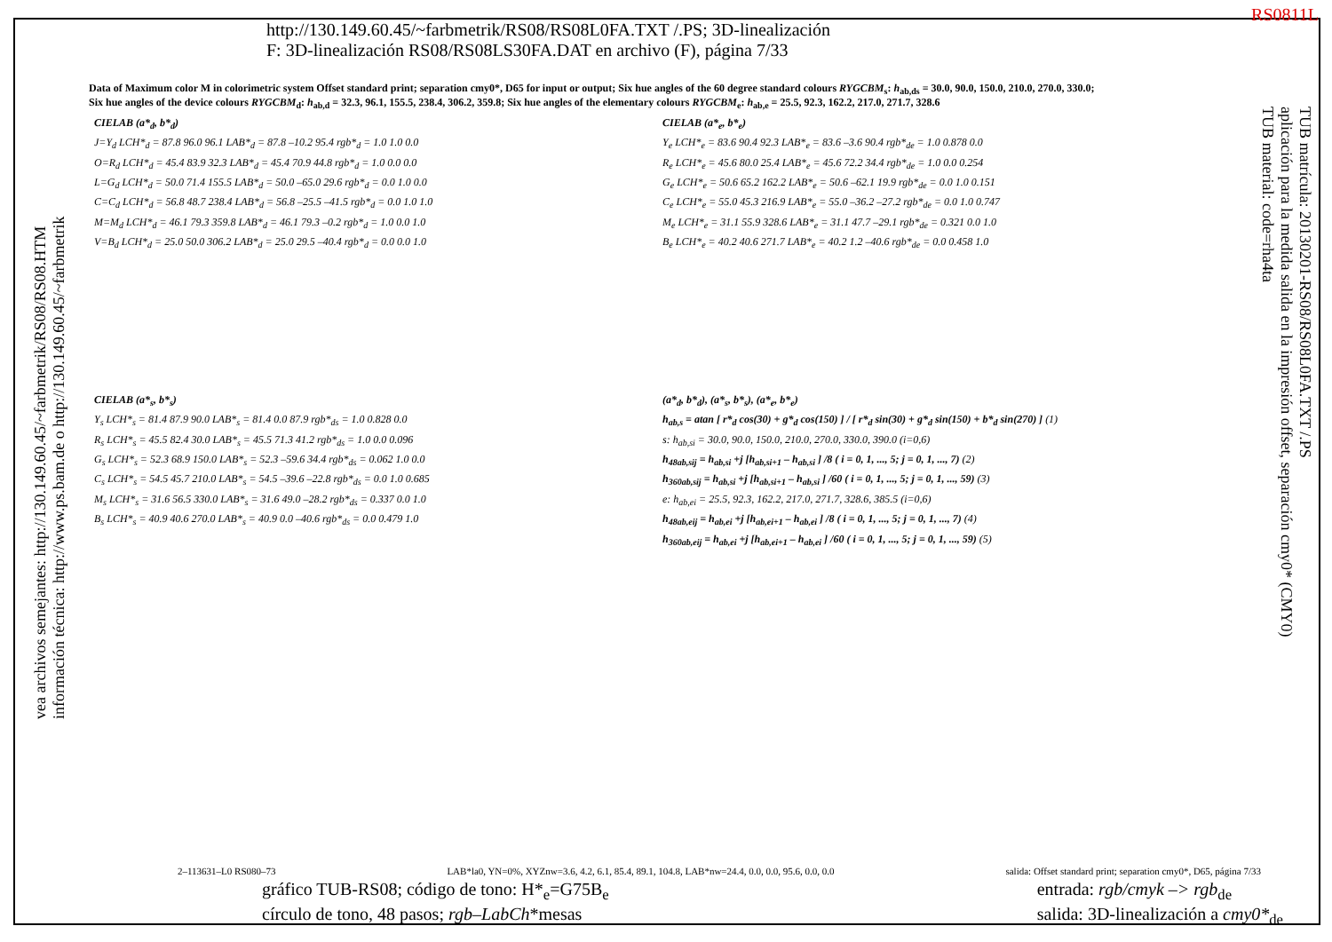RS0811L
http://130.149.60.45/~farbmetrik/RS08/RS08L0FA.TXT /.PS; 3D-linealización
F: 3D-linealización RS08/RS08LS30FA.DAT en archivo (F), página 7/33
Data of Maximum color M in colorimetric system Offset standard print; separation cmy0*, D65 for input or output; Six hue angles of the 60 degree standard colours RYGCBM<sub>s</sub>: h<sub>ab,ds</sub> = 30.0, 90.0, 150.0, 210.0, 270.0, 330.0;
Six hue angles of the device colours RYGCBM<sub>d</sub>: h<sub>ab,d</sub> = 32.3, 96.1, 155.5, 238.4, 306.2, 359.8; Six hue angles of the elementary colours RYGCBM<sub>e</sub>: h<sub>ab,e</sub> = 25.5, 92.3, 162.2, 217.0, 271.7, 328.6
CIELAB (a*<sub>d</sub>, b*<sub>d</sub>)
J=Y<sub>d</sub> LCH*<sub>d</sub> = 87.8 96.0 96.1 LAB*<sub>d</sub> = 87.8 –10.2 95.4 rgb*<sub>d</sub> = 1.0 1.0 0.0
O=R<sub>d</sub> LCH*<sub>d</sub> = 45.4 83.9 32.3 LAB*<sub>d</sub> = 45.4 70.9 44.8 rgb*<sub>d</sub> = 1.0 0.0 0.0
L=G<sub>d</sub> LCH*<sub>d</sub> = 50.0 71.4 155.5 LAB*<sub>d</sub> = 50.0 –65.0 29.6 rgb*<sub>d</sub> = 0.0 1.0 0.0
C=C<sub>d</sub> LCH*<sub>d</sub> = 56.8 48.7 238.4 LAB*<sub>d</sub> = 56.8 –25.5 –41.5 rgb*<sub>d</sub> = 0.0 1.0 1.0
M=M<sub>d</sub> LCH*<sub>d</sub> = 46.1 79.3 359.8 LAB*<sub>d</sub> = 46.1 79.3 –0.2 rgb*<sub>d</sub> = 1.0 0.0 1.0
V=B<sub>d</sub> LCH*<sub>d</sub> = 25.0 50.0 306.2 LAB*<sub>d</sub> = 25.0 29.5 –40.4 rgb*<sub>d</sub> = 0.0 0.0 1.0
CIELAB (a*<sub>e</sub>, b*<sub>e</sub>)
Y<sub>e</sub> LCH*<sub>e</sub> = 83.6 90.4 92.3 LAB*<sub>e</sub> = 83.6 –3.6 90.4 rgb*<sub>de</sub> = 1.0 0.878 0.0
R<sub>e</sub> LCH*<sub>e</sub> = 45.6 80.0 25.4 LAB*<sub>e</sub> = 45.6 72.2 34.4 rgb*<sub>de</sub> = 1.0 0.0 0.254
G<sub>e</sub> LCH*<sub>e</sub> = 50.6 65.2 162.2 LAB*<sub>e</sub> = 50.6 –62.1 19.9 rgb*<sub>de</sub> = 0.0 1.0 0.151
C<sub>e</sub> LCH*<sub>e</sub> = 55.0 45.3 216.9 LAB*<sub>e</sub> = 55.0 –36.2 –27.2 rgb*<sub>de</sub> = 0.0 1.0 0.747
M<sub>e</sub> LCH*<sub>e</sub> = 31.1 55.9 328.6 LAB*<sub>e</sub> = 31.1 47.7 –29.1 rgb*<sub>de</sub> = 0.321 0.0 1.0
B<sub>e</sub> LCH*<sub>e</sub> = 40.2 40.6 271.7 LAB*<sub>e</sub> = 40.2 1.2 –40.6 rgb*<sub>de</sub> = 0.0 0.458 1.0
CIELAB (a*<sub>s</sub>, b*<sub>s</sub>)
Y<sub>s</sub> LCH*<sub>s</sub> = 81.4 87.9 90.0 LAB*<sub>s</sub> = 81.4 0.0 87.9 rgb*<sub>ds</sub> = 1.0 0.828 0.0
R<sub>s</sub> LCH*<sub>s</sub> = 45.5 82.4 30.0 LAB*<sub>s</sub> = 45.5 71.3 41.2 rgb*<sub>ds</sub> = 1.0 0.0 0.096
G<sub>s</sub> LCH*<sub>s</sub> = 52.3 68.9 150.0 LAB*<sub>s</sub> = 52.3 –59.6 34.4 rgb*<sub>ds</sub> = 0.062 1.0 0.0
C<sub>s</sub> LCH*<sub>s</sub> = 54.5 45.7 210.0 LAB*<sub>s</sub> = 54.5 –39.6 –22.8 rgb*<sub>ds</sub> = 0.0 1.0 0.685
M<sub>s</sub> LCH*<sub>s</sub> = 31.6 56.5 330.0 LAB*<sub>s</sub> = 31.6 49.0 –28.2 rgb*<sub>ds</sub> = 0.337 0.0 1.0
B<sub>s</sub> LCH*<sub>s</sub> = 40.9 40.6 270.0 LAB*<sub>s</sub> = 40.9 0.0 –40.6 rgb*<sub>ds</sub> = 0.0 0.479 1.0
(a*<sub>d</sub>, b*<sub>d</sub>), (a*<sub>s</sub>, b*<sub>s</sub>), (a*<sub>e</sub>, b*<sub>e</sub>)
h<sub>ab,s</sub> = atan [ r*<sub>d</sub> cos(30) + g*<sub>d</sub> cos(150) ] / [ r*<sub>d</sub> sin(30) + g*<sub>d</sub> sin(150) + b*<sub>d</sub> sin(270) ] (1)
s: h<sub>ab,si</sub> = 30.0, 90.0, 150.0, 210.0, 270.0, 330.0, 390.0 (i=0,6)
h<sub>48ab,sij</sub> = h<sub>ab,si</sub> +j [h<sub>ab,si+1</sub> – h<sub>ab,si</sub> ] /8 ( i = 0, 1, ..., 5; j = 0, 1, ..., 7) (2)
h<sub>360ab,sij</sub> = h<sub>ab,si</sub> +j [h<sub>ab,si+1</sub> – h<sub>ab,si</sub> ] /60 ( i = 0, 1, ..., 5; j = 0, 1, ..., 59) (3)
e: h<sub>ab,ei</sub> = 25.5, 92.3, 162.2, 217.0, 271.7, 328.6, 385.5 (i=0,6)
h<sub>48ab,eij</sub> = h<sub>ab,ei</sub> +j [h<sub>ab,ei+1</sub> – h<sub>ab,ei</sub> ] /8 ( i = 0, 1, ..., 5; j = 0, 1, ..., 7) (4)
h<sub>360ab,eij</sub> = h<sub>ab,ei</sub> +j [h<sub>ab,ei+1</sub> – h<sub>ab,ei</sub> ] /60 ( i = 0, 1, ..., 5; j = 0, 1, ..., 59) (5)
2–113631–L0 RS080–73 LAB*la0, YN=0%, XYZnw=3.6, 4.2, 6.1, 85.4, 89.1, 104.8, LAB*nw=24.4, 0.0, 0.0, 95.6, 0.0, 0.0 salida: Offset standard print; separation cmy0*, D65, página 7/33
gráfico TUB-RS08; código de tono: H*<sub>e</sub>=G75B<sub>e</sub>
círculo de tono, 48 pasos; rgb–LabCh*mesas entrada: rgb/cmyk –> rgb<sub>de</sub>
salida: 3D-linealización a cmy0*<sub>de</sub>
vea archivos semejantes: http://130.149.60.45/~farbmetrik/RS08/RS08.HTM
información técnica: http://www.ps.bam.de o http://130.149.60.45/~farbmetrik
TUB matrícula: 20130201-RS08/RS08L0FA.TXT /.PS
aplicación para la medida salida en la impresión offset, separación cmy0* (CMY0)
TUB material: code=rha4ta